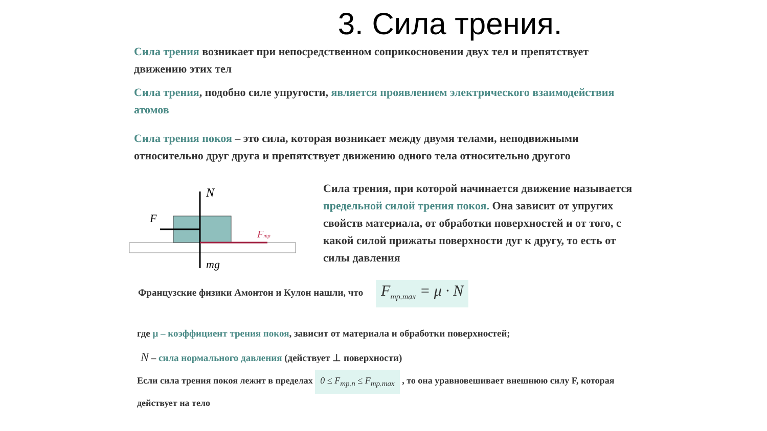3. Сила трения.
Сила трения возникает при непосредственном соприкосновении двух тел и препятствует движению этих тел
Сила трения, подобно силе упругости, является проявлением электрического взаимодействия атомов
Сила трения покоя – это сила, которая возникает между двумя телами, неподвижными относительно друг друга и препятствует движению одного тела относительно другого
N
F
Fтр
mg
Сила трения, при которой начинается движение называется предельной силой трения покоя. Она зависит от упругих свойств материала, от обработки поверхностей и от того, с какой силой прижаты поверхности дуг к другу, то есть от силы давления
Французские физики Амонтон и Кулон нашли, что F<sub>тр.max</sub> = μ · N
где μ – коэффициент трения покоя, зависит от материала и обработки поверхностей;
N – сила нормального давления (действует ⊥ поверхности)
Если сила трения покоя лежит в пределах 0 ≤ F<sub>тр.п</sub> ≤ F<sub>тр.max</sub> , то она уравновешивает внешнюю силу F, которая действует на тело